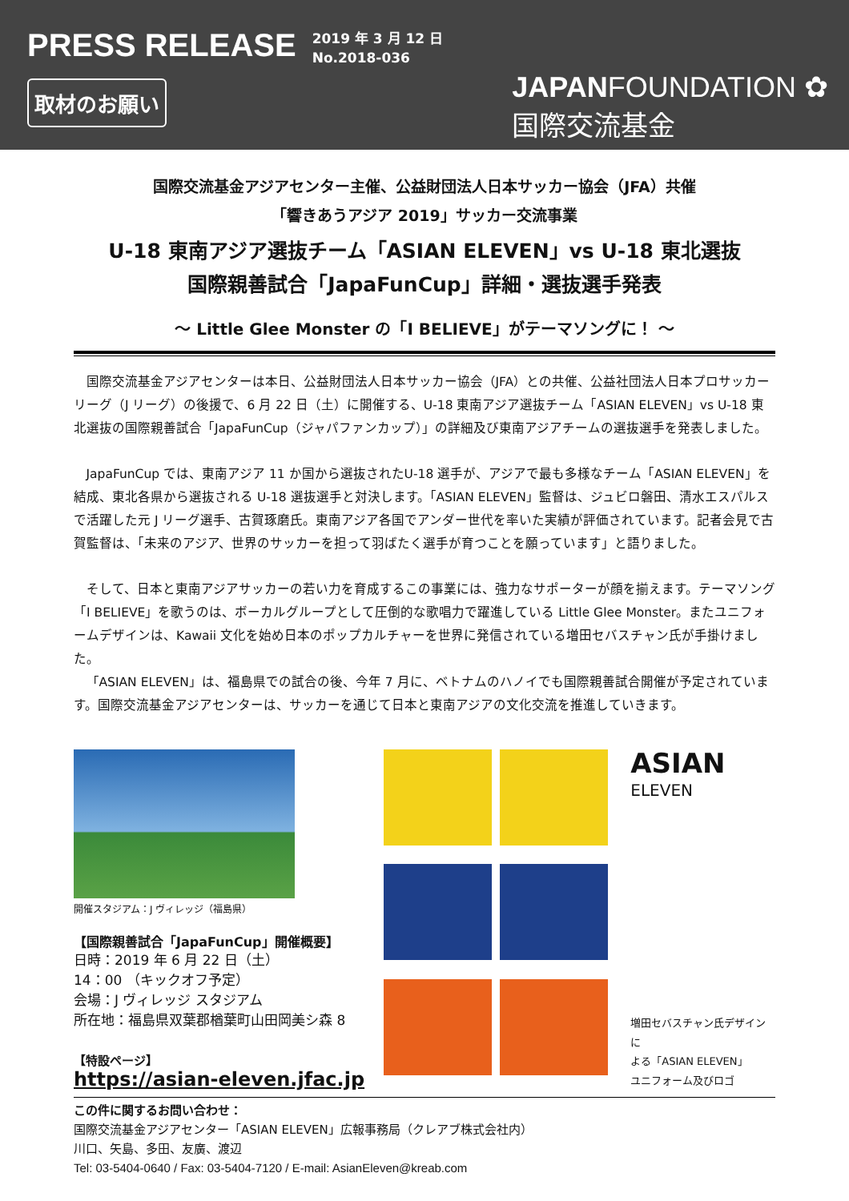PRESS RELEASE
2019 年 3 月 12 日
No.2018-036
取材のお願い
JAPANFOUNDATION ✿
国際交流基金
国際交流基金アジアセンター主催、公益財団法人日本サッカー協会（JFA）共催
「響きあうアジア 2019」サッカー交流事業
U-18 東南アジア選抜チーム「ASIAN ELEVEN」vs U-18 東北選抜
国際親善試合「JapaFunCup」詳細・選抜選手発表
～ Little Glee Monster の「I BELIEVE」がテーマソングに！ ～
国際交流基金アジアセンターは本日、公益財団法人日本サッカー協会（JFA）との共催、公益社団法人日本プロサッカーリーグ（J リーグ）の後援で、6 月 22 日（土）に開催する、U-18 東南アジア選抜チーム「ASIAN ELEVEN」vs U-18 東北選抜の国際親善試合「JapaFunCup（ジャパファンカップ）」の詳細及び東南アジアチームの選抜選手を発表しました。
JapaFunCup では、東南アジア 11 か国から選抜されたU-18 選手が、アジアで最も多様なチーム「ASIAN ELEVEN」を結成、東北各県から選抜される U-18 選抜選手と対決します。「ASIAN ELEVEN」監督は、ジュビロ磐田、清水エスパルスで活躍した元 J リーグ選手、古賀琢磨氏。東南アジア各国でアンダー世代を率いた実績が評価されています。記者会見で古賀監督は、「未来のアジア、世界のサッカーを担って羽ばたく選手が育つことを願っています」と語りました。
そして、日本と東南アジアサッカーの若い力を育成するこの事業には、強力なサポーターが顔を揃えます。テーマソング「I BELIEVE」を歌うのは、ボーカルグループとして圧倒的な歌唱力で躍進している Little Glee Monster。またユニフォームデザインは、Kawaii 文化を始め日本のポップカルチャーを世界に発信されている増田セバスチャン氏が手掛けました。
「ASIAN ELEVEN」は、福島県での試合の後、今年 7 月に、ベトナムのハノイでも国際親善試合開催が予定されています。国際交流基金アジアセンターは、サッカーを通じて日本と東南アジアの文化交流を推進していきます。
開催スタジアム：J ヴィレッジ（福島県）
【国際親善試合「JapaFunCup」開催概要】
日時：2019 年 6 月 22 日（土）
14：00 （キックオフ予定）
会場：J ヴィレッジ スタジアム
所在地：福島県双葉郡楢葉町山田岡美シ森 8
【特設ページ】
https://asian-eleven.jfac.jp
ASIAN
ELEVEN
増田セバスチャン氏デザインに
よる「ASIAN ELEVEN」
ユニフォーム及びロゴ
この件に関するお問い合わせ：
国際交流基金アジアセンター「ASIAN ELEVEN」広報事務局（クレアブ株式会社内）
川口、矢島、多田、友廣、渡辺
Tel: 03-5404-0640 / Fax: 03-5404-7120 / E-mail: AsianEleven@kreab.com